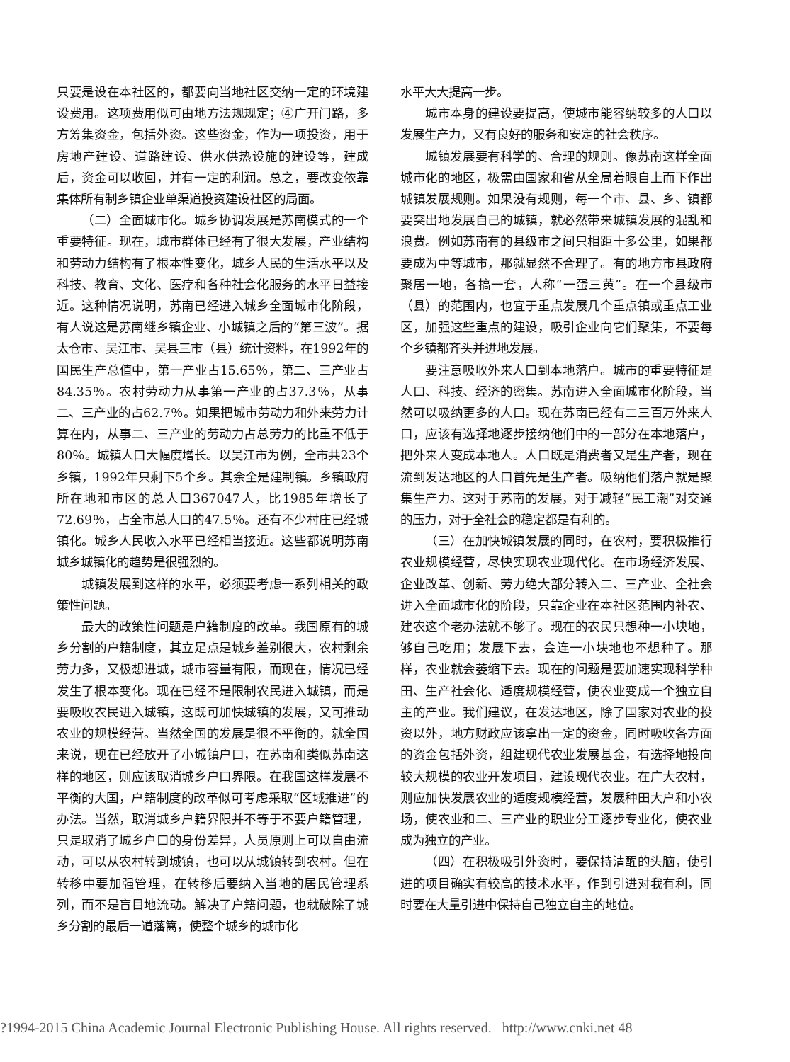只要是设在本社区的，都要向当地社区交纳一定的环境建设费用。这项费用似可由地方法规规定；④广开门路，多方筹集资金，包括外资。这些资金，作为一项投资，用于房地产建设、道路建设、供水供热设施的建设等，建成后，资金可以收回，并有一定的利润。总之，要改变依靠集体所有制乡镇企业单渠道投资建设社区的局面。
（二）全面城市化。城乡协调发展是苏南模式的一个重要特征。现在，城市群体已经有了很大发展，产业结构和劳动力结构有了根本性变化，城乡人民的生活水平以及科技、教育、文化、医疗和各种社会化服务的水平日益接近。这种情况说明，苏南已经进入城乡全面城市化阶段，有人说这是苏南继乡镇企业、小城镇之后的“第三波”。据太仓市、吴江市、吴县三市（县）统计资料，在1992年的国民生产总值中，第一产业占15.65％，第二、三产业占84.35％。农村劳动力从事第一产业的占37.3％，从事二、三产业的占62.7％。如果把城市劳动力和外来劳力计算在内，从事二、三产业的劳动力占总劳力的比重不低于80％。城镇人口大幅度增长。以吴江市为例，全市共23个乡镇，1992年只剩下5个乡。其余全是建制镇。乡镇政府所在地和市区的总人口367047人，比1985年增长了72.69％，占全市总人口的47.5％。还有不少村庄已经城镇化。城乡人民收入水平已经相当接近。这些都说明苏南城乡城镇化的趋势是很强烈的。
城镇发展到这样的水平，必须要考虑一系列相关的政策性问题。
最大的政策性问题是户籍制度的改革。我国原有的城乡分割的户籍制度，其立足点是城乡差别很大，农村剩余劳力多，又极想进城，城市容量有限，而现在，情况已经发生了根本变化。现在已经不是限制农民进入城镇，而是要吸收农民进入城镇，这既可加快城镇的发展，又可推动农业的规模经营。当然全国的发展是很不平衡的，就全国来说，现在已经放开了小城镇户口，在苏南和类似苏南这样的地区，则应该取消城乡户口界限。在我国这样发展不平衡的大国，户籍制度的改革似可考虑采取“区域推进”的办法。当然，取消城乡户籍界限并不等于不要户籍管理，只是取消了城乡户口的身份差异，人员原则上可以自由流动，可以从农村转到城镇，也可以从城镇转到农村。但在转移中要加强管理，在转移后要纳入当地的居民管理系列，而不是盲目地流动。解决了户籍问题，也就破除了城乡分割的最后一道藩篱，使整个城乡的城市化
水平大大提高一步。
城市本身的建设要提高，使城市能容纳较多的人口以发展生产力，又有良好的服务和安定的社会秩序。
城镇发展要有科学的、合理的规则。像苏南这样全面城市化的地区，极需由国家和省从全局着眼自上而下作出城镇发展规则。如果没有规则，每一个市、县、乡、镇都要突出地发展自己的城镇，就必然带来城镇发展的混乱和浪费。例如苏南有的县级市之间只相距十多公里，如果都要成为中等城市，那就显然不合理了。有的地方市县政府聚居一地，各搞一套，人称“一蛋三黄”。在一个县级市（县）的范围内，也宜于重点发展几个重点镇或重点工业区，加强这些重点的建设，吸引企业向它们聚集，不要每个乡镇都齐头并进地发展。
要注意吸收外来人口到本地落户。城市的重要特征是人口、科技、经济的密集。苏南进入全面城市化阶段，当然可以吸纳更多的人口。现在苏南已经有二三百万外来人口，应该有选择地逐步接纳他们中的一部分在本地落户，把外来人变成本地人。人口既是消费者又是生产者，现在流到发达地区的人口首先是生产者。吸纳他们落户就是聚集生产力。这对于苏南的发展，对于减轻“民工潮”对交通的压力，对于全社会的稳定都是有利的。
（三）在加快城镇发展的同时，在农村，要积极推行农业规模经营，尽快实现农业现代化。在市场经济发展、企业改革、创新、劳力绝大部分转入二、三产业、全社会进入全面城市化的阶段，只靠企业在本社区范围内补农、建农这个老办法就不够了。现在的农民只想种一小块地，够自己吃用；发展下去，会连一小块地也不想种了。那样，农业就会萎缩下去。现在的问题是要加速实现科学种田、生产社会化、适度规模经营，使农业变成一个独立自主的产业。我们建议，在发达地区，除了国家对农业的投资以外，地方财政应该拿出一定的资金，同时吸收各方面的资金包括外资，组建现代农业发展基金，有选择地投向较大规模的农业开发项目，建设现代农业。在广大农村，则应加快发展农业的适度规模经营，发展种田大户和小农场，使农业和二、三产业的职业分工逐步专业化，使农业成为独立的产业。
（四）在积极吸引外资时，要保持清醒的头脑，使引进的项目确实有较高的技术水平，作到引进对我有利，同时要在大量引进中保持自己独立自主的地位。
?1994-2015 China Academic Journal Electronic Publishing House. All rights reserved. http://www.cnki.net 48